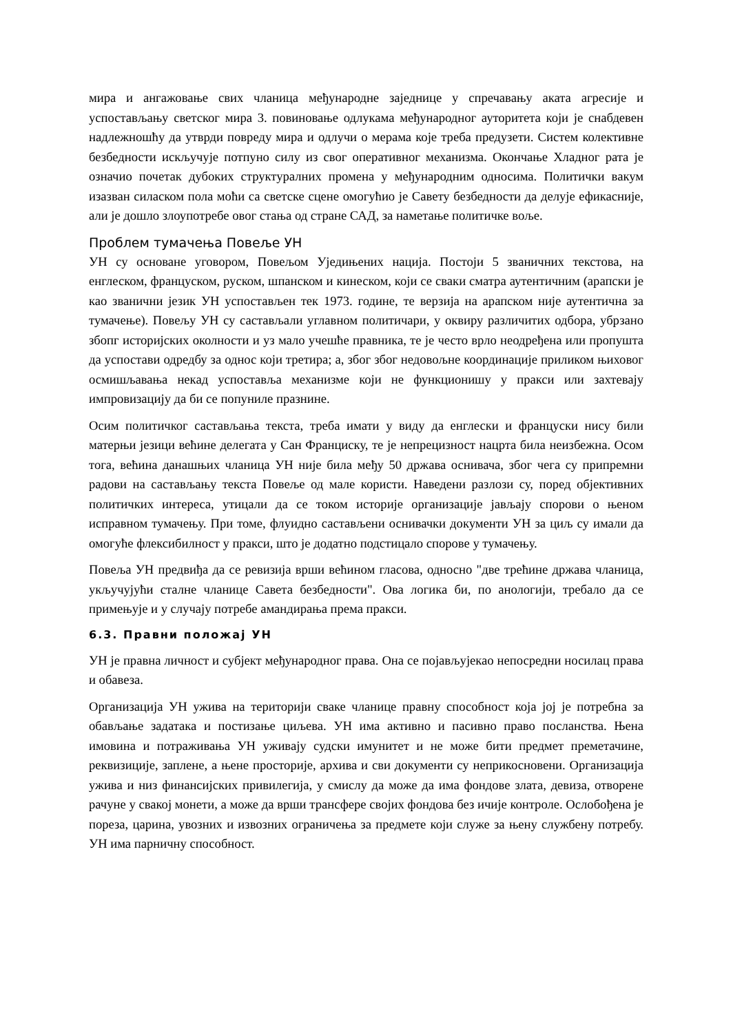мира и ангажовање свих чланица међународне заједнице у спречавању аката агресије и успостављању светског мира 3. повиновање одлукама међународног ауторитета који је снабдевен надлежношћу да утврди повреду мира и одлучи о мерама које треба предузети. Систем колективне безбедности искључује потпуно силу из свог оперативног механизма. Окончање Хладног рата је означио почетак дубоких структуралних промена у међународним односима. Политички вакум изазван силаском пола моћи са светске сцене омогућио је Савету безбедности да делује ефикасније, али је дошло злоупотребе овог стања од стране САД, за наметање политичке воље.
Проблем тумачења Повеље УН
УН су основане уговором, Повељом Уједињених нација. Постоји 5 званичних текстова, на енглеском, француском, руском, шпанском и кинеском, који се сваки сматра аутентичним (арапски је као званични језик УН успостављен тек 1973. године, те верзија на арапском није аутентична за тумачење). Повељу УН су састављали углавном политичари, у оквиру различитих одбора, убрзано збопг историјских околности и уз мало учешће правника, те је често врло неодређена или пропушта да успостави одредбу за однос који третира; а, због због недовољне координације приликом њиховог осмишљавања некад успоставља механизме који не функционишу у пракси или захтевају импровизацију да би се попуниле празнине.
Осим политичког састављања текста, треба имати у виду да енглески и француски нису били матерњи језици већине делегата у Сан Франциску, те је непрецизност нацрта била неизбежна. Осом тога, већина данашњих чланица УН није била међу 50 држава оснивача, због чега су припремни радови на састављању текста Повеље од мале користи. Наведени разлози су, поред објективних политичких интереса, утицали да се током историје организације јављају спорови о њеном исправном тумачењу. При томе, флуидно састављени оснивачки документи УН за циљ су имали да омогуће флексибилност у пракси, што је додатно подстицало спорове у тумачењу.
Повеља УН предвиђа да се ревизија врши већином гласова, односно "две трећине држава чланица, укључујући сталне чланице Савета безбедности". Ова логика би, по анологији, требало да се примењује и у случају потребе амандирања према пракси.
6.3. Правни положај УН
УН је правна личност и субјект међународног права. Она се појављујекао непосредни носилац права и обавеза.
Организација УН ужива на територији сваке чланице правну способност која јој је потребна за обављање задатака и постизање циљева. УН има активно и пасивно право посланства. Њена имовина и потраживања УН уживају судски имунитет и не може бити предмет преметачине, реквизиције, заплене, а њене просторије, архива и сви документи су неприкосновени. Организација ужива и низ финансијских привилегија, у смислу да може да има фондове злата, девиза, отворене рачуне у свакој монети, а може да врши трансфере својих фондова без ичије контроле. Ослобођена је пореза, царина, увозних и извозних ограничења за предмете који служе за њену службену потребу. УН има парничну способност.